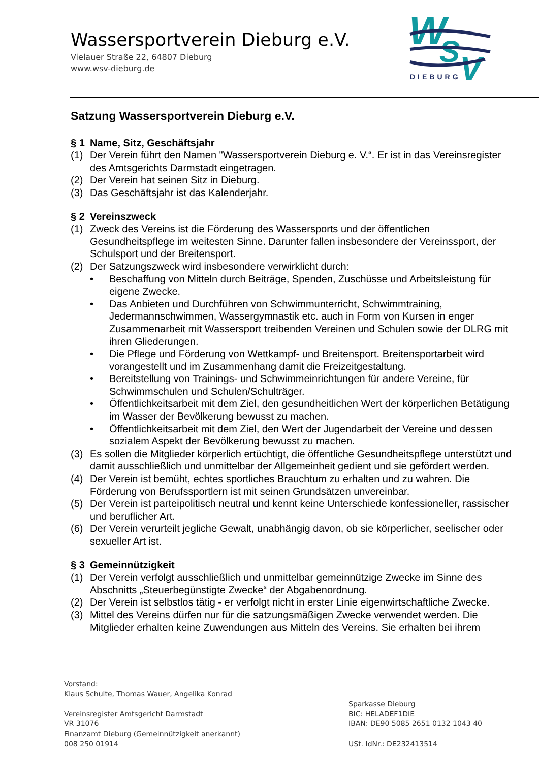Wassersportverein Dieburg e.V.
Vielauer Straße 22, 64807 Dieburg
www.wsv-dieburg.de
W
S
V
DIEBURG
Satzung Wassersportverein Dieburg e.V.
§ 1 Name, Sitz, Geschäftsjahr
(1) Der Verein führt den Namen "Wassersportverein Dieburg e. V.“. Er ist in das Vereinsregister des Amtsgerichts Darmstadt eingetragen.
(2) Der Verein hat seinen Sitz in Dieburg.
(3) Das Geschäftsjahr ist das Kalenderjahr.
§ 2 Vereinszweck
(1) Zweck des Vereins ist die Förderung des Wassersports und der öffentlichen Gesundheitspflege im weitesten Sinne. Darunter fallen insbesondere der Vereinssport, der Schulsport und der Breitensport.
(2) Der Satzungszweck wird insbesondere verwirklicht durch:
• Beschaffung von Mitteln durch Beiträge, Spenden, Zuschüsse und Arbeitsleistung für eigene Zwecke.
• Das Anbieten und Durchführen von Schwimmunterricht, Schwimmtraining, Jedermannschwimmen, Wassergymnastik etc. auch in Form von Kursen in enger Zusammenarbeit mit Wassersport treibenden Vereinen und Schulen sowie der DLRG mit ihren Gliederungen.
• Die Pflege und Förderung von Wettkampf- und Breitensport. Breitensportarbeit wird vorangestellt und im Zusammenhang damit die Freizeitgestaltung.
• Bereitstellung von Trainings- und Schwimmeinrichtungen für andere Vereine, für Schwimmschulen und Schulen/Schulträger.
• Öffentlichkeitsarbeit mit dem Ziel, den gesundheitlichen Wert der körperlichen Betätigung im Wasser der Bevölkerung bewusst zu machen.
• Öffentlichkeitsarbeit mit dem Ziel, den Wert der Jugendarbeit der Vereine und dessen sozialem Aspekt der Bevölkerung bewusst zu machen.
(3) Es sollen die Mitglieder körperlich ertüchtigt, die öffentliche Gesundheitspflege unterstützt und damit ausschließlich und unmittelbar der Allgemeinheit gedient und sie gefördert werden.
(4) Der Verein ist bemüht, echtes sportliches Brauchtum zu erhalten und zu wahren. Die Förderung von Berufssportlern ist mit seinen Grundsätzen unvereinbar.
(5) Der Verein ist parteipolitisch neutral und kennt keine Unterschiede konfessioneller, rassischer und beruflicher Art.
(6) Der Verein verurteilt jegliche Gewalt, unabhängig davon, ob sie körperlicher, seelischer oder sexueller Art ist.
§ 3 Gemeinnützigkeit
(1) Der Verein verfolgt ausschließlich und unmittelbar gemeinnützige Zwecke im Sinne des Abschnitts „Steuerbegünstigte Zwecke“ der Abgabenordnung.
(2) Der Verein ist selbstlos tätig - er verfolgt nicht in erster Linie eigenwirtschaftliche Zwecke.
(3) Mittel des Vereins dürfen nur für die satzungsmäßigen Zwecke verwendet werden. Die Mitglieder erhalten keine Zuwendungen aus Mitteln des Vereins. Sie erhalten bei ihrem
Vorstand:
Klaus Schulte, Thomas Wauer, Angelika Konrad
Vereinsregister Amtsgericht Darmstadt
VR 31076
Finanzamt Dieburg (Gemeinnützigkeit anerkannt)
008 250 01914
Sparkasse Dieburg
BIC: HELADEF1DIE
IBAN: DE90 5085 2651 0132 1043 40
USt. IdNr.: DE232413514